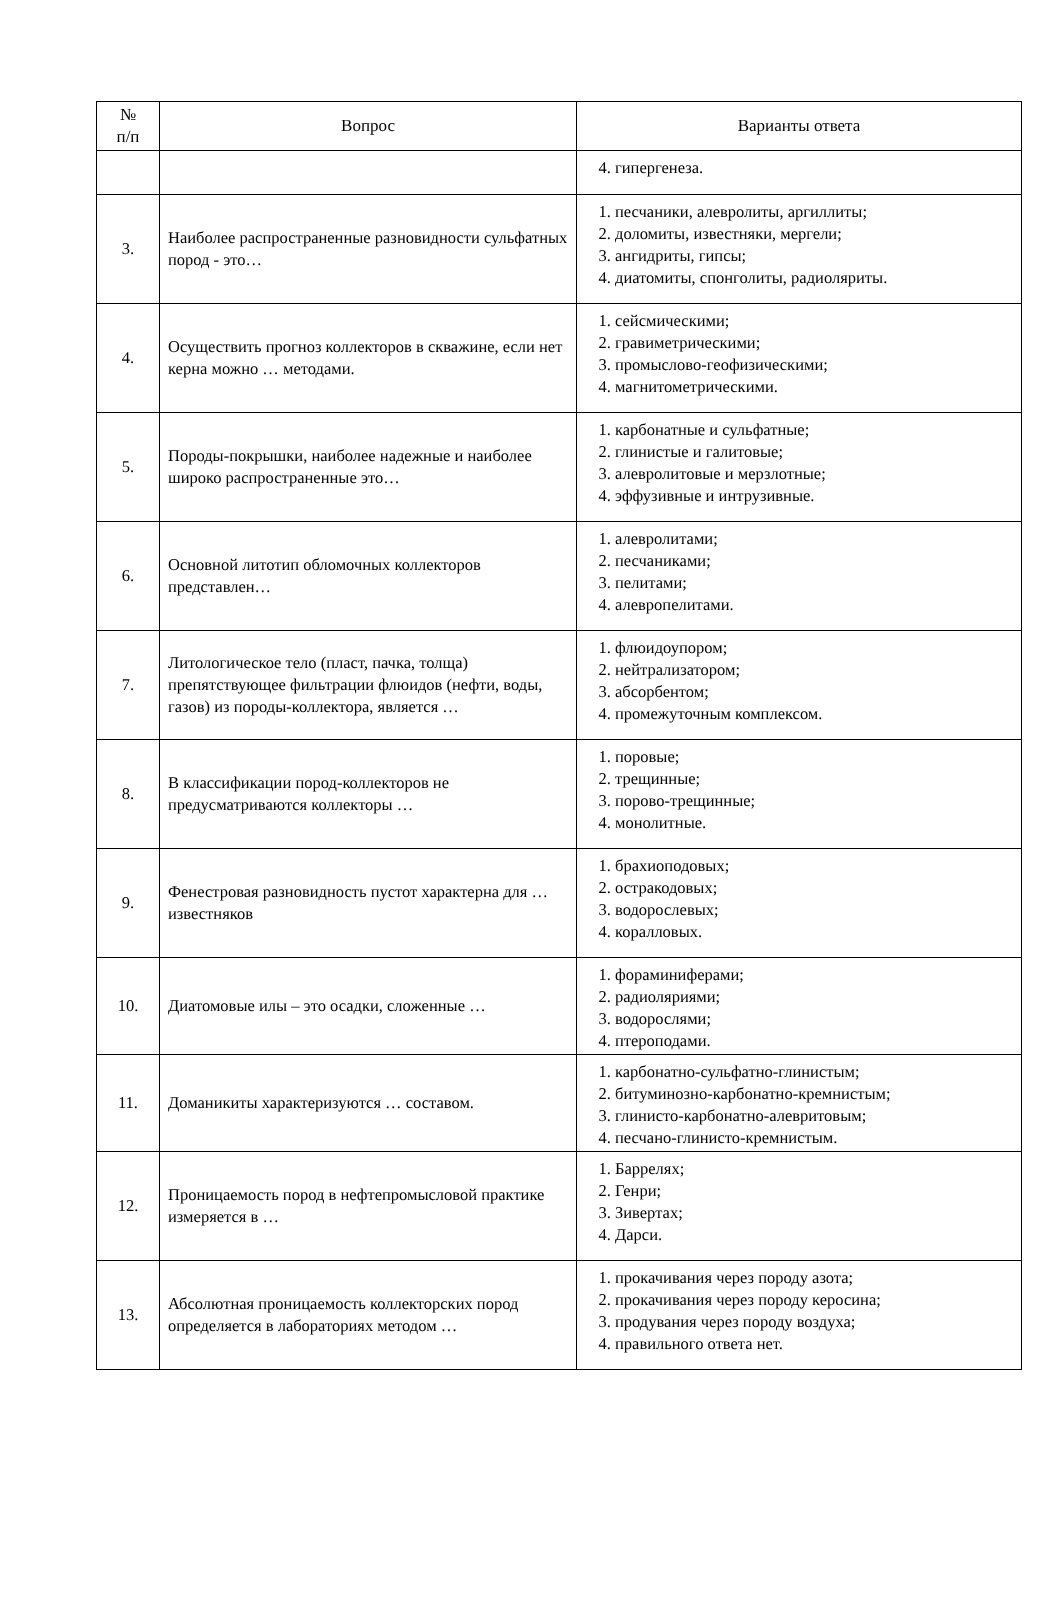| № п/п | Вопрос | Варианты ответа |
| --- | --- | --- |
| | | 4. гипергенеза. |
| 3. | Наиболее распространенные разновидности сульфатных пород - это… | 1. песчаники, алевролиты, аргиллиты; 2. доломиты, известняки, мергели; 3. ангидриты, гипсы; 4. диатомиты, спонголиты, радиоляриты. |
| 4. | Осуществить прогноз коллекторов в скважине, если нет керна можно … методами. | 1. сейсмическими; 2. гравиметрическими; 3. промыслово-геофизическими; 4. магнитометрическими. |
| 5. | Породы-покрышки, наиболее надежные и наиболее широко распространенные это… | 1. карбонатные и сульфатные; 2. глинистые и галитовые; 3. алевролитовые и мерзлотные; 4. эффузивные и интрузивные. |
| 6. | Основной литотип обломочных коллекторов представлен… | 1. алевролитами; 2. песчаниками; 3. пелитами; 4. алевропелитами. |
| 7. | Литологическое тело (пласт, пачка, толща) препятствующее фильтрации флюидов (нефти, воды, газов) из породы-коллектора, является … | 1. флюидоупором; 2. нейтрализатором; 3. абсорбентом; 4. промежуточным комплексом. |
| 8. | В классификации пород-коллекторов не предусматриваются коллекторы … | 1. поровые; 2. трещинные; 3. порово-трещинные; 4. монолитные. |
| 9. | Фенестровая разновидность пустот характерна для … известняков | 1. брахиоподовых; 2. остракодовых; 3. водорослевых; 4. коралловых. |
| 10. | Диатомовые илы – это осадки, сложенные … | 1. фораминиферами; 2. радиоляриями; 3. водорослями; 4. птероподами. |
| 11. | Доманикиты характеризуются … составом. | 1. карбонатно-сульфатно-глинистым; 2. битуминозно-карбонатно-кремнистым; 3. глинисто-карбонатно-алевритовым; 4. песчано-глинисто-кремнистым. |
| 12. | Проницаемость пород в нефтепромысловой практике измеряется в … | 1. Баррелях; 2. Генри; 3. Зивертах; 4. Дарси. |
| 13. | Абсолютная проницаемость коллекторских пород определяется в лабораториях методом … | 1. прокачивания через породу азота; 2. прокачивания через породу керосина; 3. продувания через породу воздуха; 4. правильного ответа нет. |